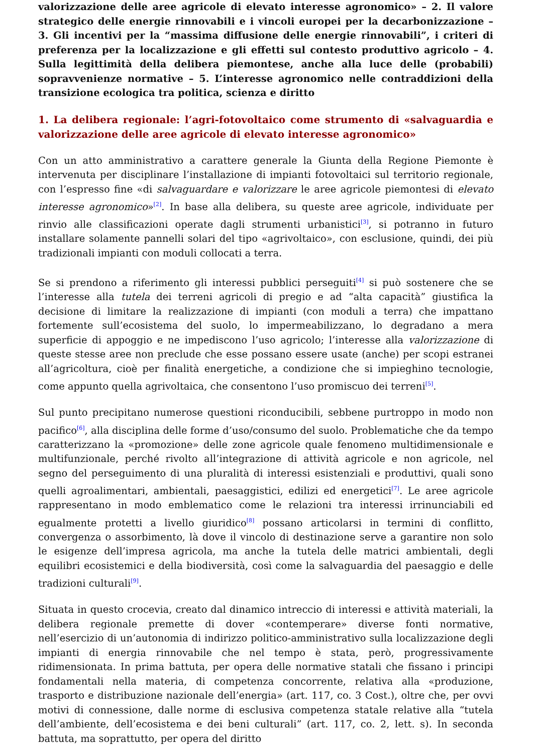valorizzazione delle aree agricole di elevato interesse agronomico» – 2. Il valore strategico delle energie rinnovabili e i vincoli europei per la decarbonizzazione – 3. Gli incentivi per la “massima diffusione delle energie rinnovabili”, i criteri di preferenza per la localizzazione e gli effetti sul contesto produttivo agricolo – 4. Sulla legittimità della delibera piemontese, anche alla luce delle (probabili) sopravvenienze normative – 5. L’interesse agronomico nelle contraddizioni della transizione ecologica tra politica, scienza e diritto
1. La delibera regionale: l’agri-fotovoltaico come strumento di «salvaguardia e valorizzazione delle aree agricole di elevato interesse agronomico»
Con un atto amministrativo a carattere generale la Giunta della Regione Piemonte è intervenuta per disciplinare l’installazione di impianti fotovoltaici sul territorio regionale, con l’espresso fine «di salvaguardare e valorizzare le aree agricole piemontesi di elevato interesse agronomico»<sup>[2]</sup>. In base alla delibera, su queste aree agricole, individuate per rinvio alle classificazioni operate dagli strumenti urbanistici<sup>[3]</sup>, si potranno in futuro installare solamente pannelli solari del tipo «agrivoltaico», con esclusione, quindi, dei più tradizionali impianti con moduli collocati a terra.
Se si prendono a riferimento gli interessi pubblici perseguiti<sup>[4]</sup> si può sostenere che se l’interesse alla tutela dei terreni agricoli di pregio e ad “alta capacità” giustifica la decisione di limitare la realizzazione di impianti (con moduli a terra) che impattano fortemente sull’ecosistema del suolo, lo impermeabilizzano, lo degradano a mera superficie di appoggio e ne impediscono l’uso agricolo; l’interesse alla valorizzazione di queste stesse aree non preclude che esse possano essere usate (anche) per scopi estranei all’agricoltura, cioè per finalità energetiche, a condizione che si impieghino tecnologie, come appunto quella agrivoltaica, che consentono l’uso promiscuo dei terreni<sup>[5]</sup>.
Sul punto precipitano numerose questioni riconducibili, sebbene purtroppo in modo non pacifico<sup>[6]</sup>, alla disciplina delle forme d’uso/consumo del suolo. Problematiche che da tempo caratterizzano la «promozione» delle zone agricole quale fenomeno multidimensionale e multifunzionale, perché rivolto all’integrazione di attività agricole e non agricole, nel segno del perseguimento di una pluralità di interessi esistenziali e produttivi, quali sono quelli agroalimentari, ambientali, paesaggistici, edilizi ed energetici<sup>[7]</sup>. Le aree agricole rappresentano in modo emblematico come le relazioni tra interessi irrinunciabili ed egualmente protetti a livello giuridico<sup>[8]</sup> possano articolarsi in termini di conflitto, convergenza o assorbimento, là dove il vincolo di destinazione serve a garantire non solo le esigenze dell’impresa agricola, ma anche la tutela delle matrici ambientali, degli equilibri ecosistemici e della biodiversità, così come la salvaguardia del paesaggio e delle tradizioni culturali<sup>[9]</sup>.
Situata in questo crocevia, creato dal dinamico intreccio di interessi e attività materiali, la delibera regionale premette di dover «contemperare» diverse fonti normative, nell’esercizio di un’autonomia di indirizzo politico-amministrativo sulla localizzazione degli impianti di energia rinnovabile che nel tempo è stata, però, progressivamente ridimensionata. In prima battuta, per opera delle normative statali che fissano i principi fondamentali nella materia, di competenza concorrente, relativa alla «produzione, trasporto e distribuzione nazionale dell’energia» (art. 117, co. 3 Cost.), oltre che, per ovvi motivi di connessione, dalle norme di esclusiva competenza statale relative alla “tutela dell’ambiente, dell’ecosistema e dei beni culturali” (art. 117, co. 2, lett. s). In seconda battuta, ma soprattutto, per opera del diritto